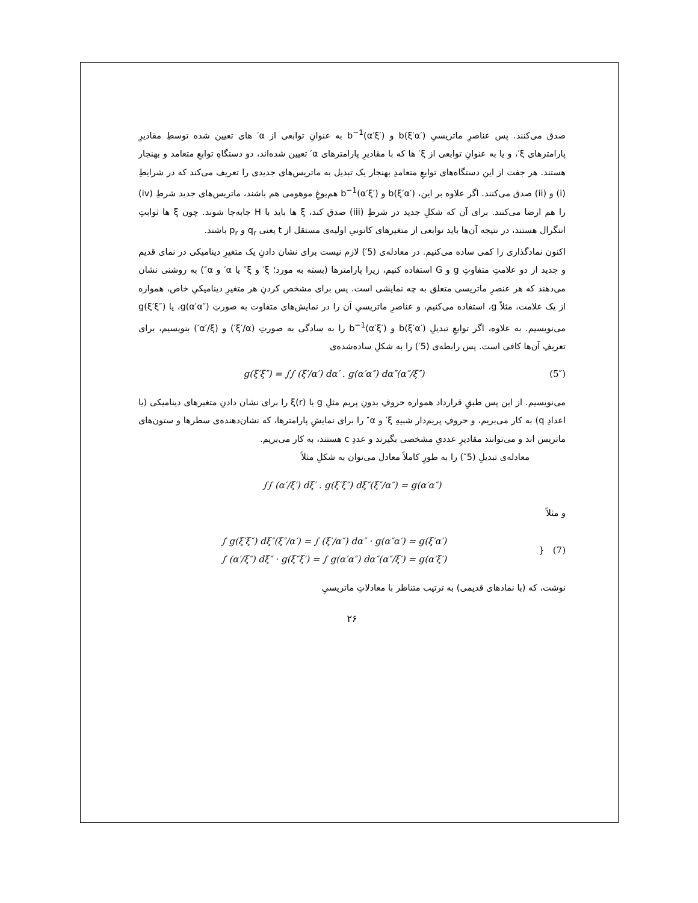صدق می‌کنند. پس عناصرِ ماتریسیِ b(ξ′α′) و b<sup>−1</sup>(α′ξ′) به عنوانِ توابعی از α′ های تعیین شده توسطِ مقادیرِ پارامترهای ξ′، و یا به عنوانِ توابعی از ξ′ ها که با مقادیرِ پارامترهای α′ تعیین شده‌اند، دو دستگاهِ توابعِ متعامد و بهنجار هستند. هر جفت از این دستگاه‌های توابعِ متعامدِ بهنجار یک تبدیل به ماتریس‌های جدیدی را تعریف می‌کند که در شرایطِ (i) و (ii) صدق می‌کنند. اگر علاوه بر این، b(ξ′α′) و b<sup>−1</sup>(α′ξ′) هم‌یوغِ موهومی هم باشند، ماتریس‌های جدید شرطِ (iv) را هم ارضا می‌کنند. برای آن که شکلِ جدید در شرطِ (iii) صدق کند، ξ ها باید با H جابه‌جا شوند. چون ξ ها ثوابتِ انتگرال هستند، در نتیجه آن‌ها باید توابعی از متغیرهای کانونیِ اولیه‌ی مستقل از t یعنی q<sub>r</sub> و p<sub>r</sub> باشند.
اکنون نمادگذاری را کمی ساده می‌کنیم. در معادله‌ی (5′) لازم نیست برای نشان دادنِ یک متغیرِ دینامیکی در نمای قدیم و جدید از دو علامتِ متفاوتِ g و G استفاده کنیم، زیرا پارامترها (بسته به مورد؛ ξ′ و ξ″ یا α′ و α″) به روشنی نشان می‌دهند که هر عنصرِ ماتریسی متعلق به چه نمایشی است. پس برای مشخص کردنِ هر متغیرِ دینامیکیِ خاص، همواره از یک علامت، مثلاً g، استفاده می‌کنیم، و عناصرِ ماتریسیِ آن را در نمایش‌های متفاوت به صورتِ g(α′α″)، یا g(ξ′ξ″) می‌نویسیم. به علاوه، اگر توابعِ تبدیلِ b(ξ′α′) و b<sup>−1</sup>(α′ξ′) را به سادگی به صورتِ (ξ′/α′) و (α′/ξ′) بنویسیم، برای تعریفِ آن‌ها کافی است. پس رابطه‌ی (5′) را به شکلِ ساده‌شده‌ی
g(ξ′ξ″) = ∫∫ (ξ′/α′) dα′ . g(α′α″) dα″(α″/ξ″) (5″)
می‌نویسیم. از این پس طبقِ قرارداد همواره حروفِ بدونِ پریم مثلِ g یا ξ(r) را برای نشان دادنِ متغیرهای دینامیکی (یا اعدادِ q) به کار می‌بریم، و حروفِ پریم‌دار شبیهِ ξ′ و α″ را برای نمایشِ پارامترها، که نشان‌دهنده‌ی سطرها و ستون‌های ماتریس اند و می‌توانند مقادیرِ عددیِ مشخصی بگیرند و عددِ c هستند، به کار می‌بریم.
معادله‌ی تبدیلِ (5″) را به طورِ کاملاً معادل می‌توان به شکلِ مثلاً
∫∫ (α′/ξ′) dξ′ . g(ξ′ξ″) dξ″(ξ″/α″) = g(α′α″)
و مثلاً
∫ g(ξ′ξ″) dξ″(ξ″/α′) = ∫ (ξ′/α″) dα″ · g(α″α′) = g(ξ′α′)
∫ (α′/ξ″) dξ″ · g(ξ″ξ′) = ∫ g(α′α″) dα″(α″/ξ′) = g(α′ξ′) } (7)
نوشت، که (با نمادهای قدیمی) به ترتیب متناظر با معادلاتِ ماتریسیِ
۲۶